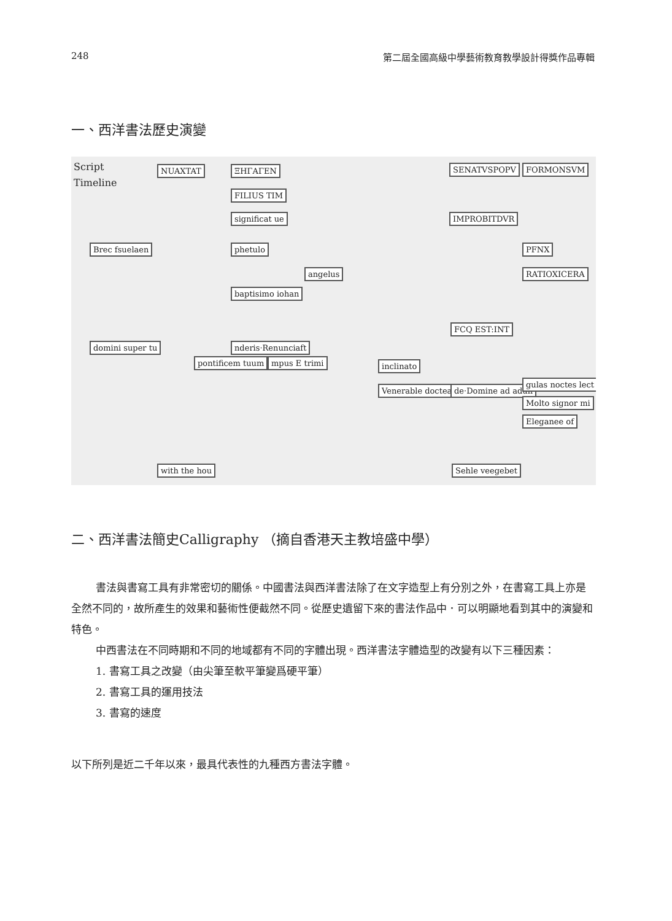248 第二屆全國高級中學藝術教育教學設計得獎作品專輯
一、西洋書法歷史演變
Script
Timeline
NUAXTAT ΞΗΓΑΓΕΝ
FILIUS TIM
significat ue
Brec fsuelaen phetulo
angelus
baptisimo iohan
domini super tu nderis·Renunciaft
pontificem tuum mpus E trimi inclinato
Venerable doctea de·Domine ad adun
SENATVSPOPV FORMONSVM
IMPROBITDVR
PFNX
RATIOXICERA
FCQ EST:INT
gulas noctes lect
Molto signor mi
Eleganee of
with the hou Sehle veegebet
二、西洋書法簡史Calligraphy （摘自香港天主教培盛中學）
書法與書寫工具有非常密切的關係。中國書法與西洋書法除了在文字造型上有分別之外，在書寫工具上亦是全然不同的，故所產生的效果和藝術性便截然不同。從歷史遺留下來的書法作品中．可以明顯地看到其中的演變和特色。
中西書法在不同時期和不同的地域都有不同的字體出現。西洋書法字體造型的改變有以下三種因素：
1. 書寫工具之改變（由尖筆至軟平筆變爲硬平筆）
2. 書寫工具的運用技法
3. 書寫的速度
以下所列是近二千年以來，最具代表性的九種西方書法字體。